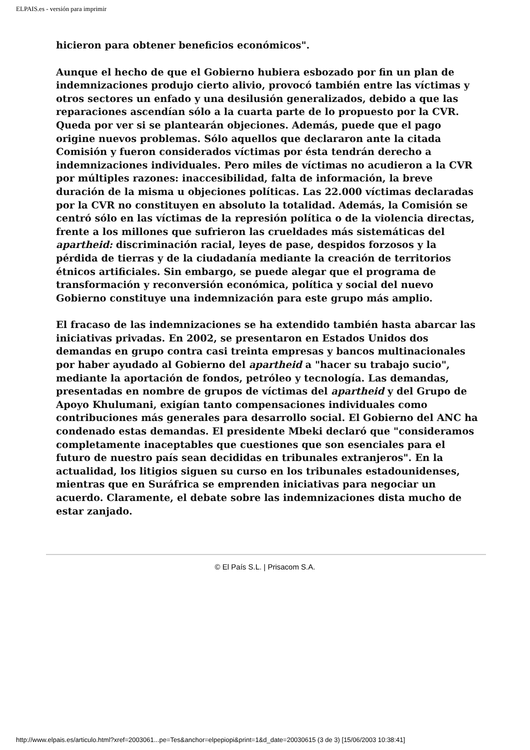ELPAIS.es - versión para imprimir
hicieron para obtener beneficios económicos".
Aunque el hecho de que el Gobierno hubiera esbozado por fin un plan de indemnizaciones produjo cierto alivio, provocó también entre las víctimas y otros sectores un enfado y una desilusión generalizados, debido a que las reparaciones ascendían sólo a la cuarta parte de lo propuesto por la CVR. Queda por ver si se plantearán objeciones. Además, puede que el pago origine nuevos problemas. Sólo aquellos que declararon ante la citada Comisión y fueron considerados víctimas por ésta tendrán derecho a indemnizaciones individuales. Pero miles de víctimas no acudieron a la CVR por múltiples razones: inaccesibilidad, falta de información, la breve duración de la misma u objeciones políticas. Las 22.000 víctimas declaradas por la CVR no constituyen en absoluto la totalidad. Además, la Comisión se centró sólo en las víctimas de la represión política o de la violencia directas, frente a los millones que sufrieron las crueldades más sistemáticas del apartheid: discriminación racial, leyes de pase, despidos forzosos y la pérdida de tierras y de la ciudadanía mediante la creación de territorios étnicos artificiales. Sin embargo, se puede alegar que el programa de transformación y reconversión económica, política y social del nuevo Gobierno constituye una indemnización para este grupo más amplio.
El fracaso de las indemnizaciones se ha extendido también hasta abarcar las iniciativas privadas. En 2002, se presentaron en Estados Unidos dos demandas en grupo contra casi treinta empresas y bancos multinacionales por haber ayudado al Gobierno del apartheid a "hacer su trabajo sucio", mediante la aportación de fondos, petróleo y tecnología. Las demandas, presentadas en nombre de grupos de víctimas del apartheid y del Grupo de Apoyo Khulumani, exigían tanto compensaciones individuales como contribuciones más generales para desarrollo social. El Gobierno del ANC ha condenado estas demandas. El presidente Mbeki declaró que "consideramos completamente inaceptables que cuestiones que son esenciales para el futuro de nuestro país sean decididas en tribunales extranjeros". En la actualidad, los litigios siguen su curso en los tribunales estadounidenses, mientras que en Suráfrica se emprenden iniciativas para negociar un acuerdo. Claramente, el debate sobre las indemnizaciones dista mucho de estar zanjado.
© El País S.L. | Prisacom S.A.
http://www.elpais.es/articulo.html?xref=2003061...pe=Tes&anchor=elpepiopi&print=1&d_date=20030615 (3 de 3) [15/06/2003 10:38:41]